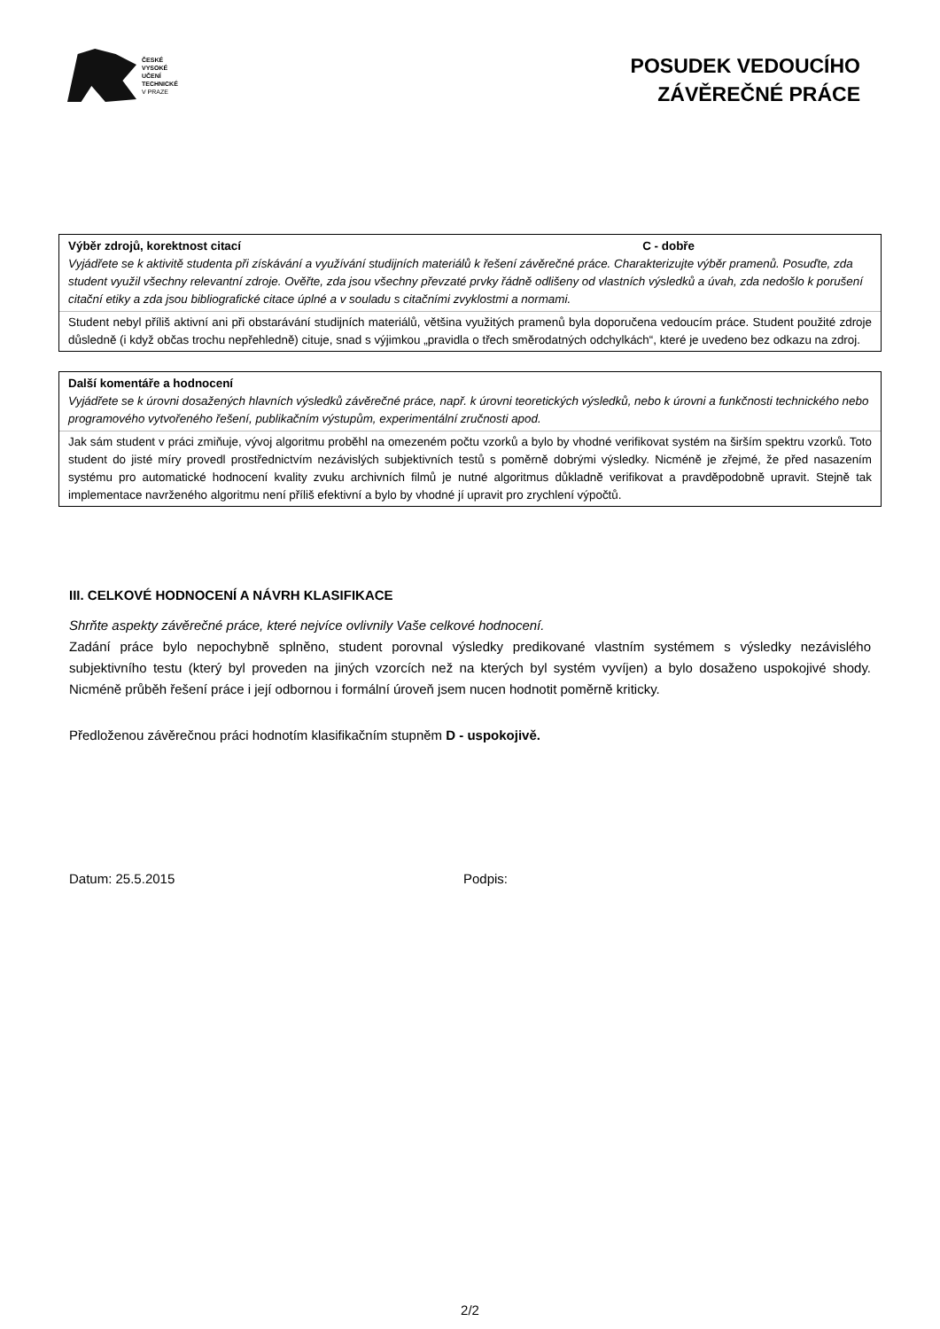ČESKÉ
VYSOKÉ
UČENÍ
TECHNICKÉ
V PRAZE
POSUDEK VEDOUCÍHO
ZÁVĚREČNÉ PRÁCE
Výběr zdrojů, korektnost citací C - dobře
Vyjádřete se k aktivitě studenta při získávání a využívání studijních materiálů k řešení závěrečné práce. Charakterizujte výběr pramenů. Posuďte, zda student využil všechny relevantní zdroje. Ověřte, zda jsou všechny převzaté prvky řádně odlišeny od vlastních výsledků a úvah, zda nedošlo k porušení citační etiky a zda jsou bibliografické citace úplné a v souladu s citačními zvyklostmi a normami.
Student nebyl příliš aktivní ani při obstarávání studijních materiálů, většina využitých pramenů byla doporučena vedoucím práce. Student použité zdroje důsledně (i když občas trochu nepřehledně) cituje, snad s výjimkou „pravidla o třech směrodatných odchylkách“, které je uvedeno bez odkazu na zdroj.
Další komentáře a hodnocení
Vyjádřete se k úrovni dosažených hlavních výsledků závěrečné práce, např. k úrovni teoretických výsledků, nebo k úrovni a funkčnosti technického nebo programového vytvořeného řešení, publikačním výstupům, experimentální zručnosti apod.
Jak sám student v práci zmiňuje, vývoj algoritmu proběhl na omezeném počtu vzorků a bylo by vhodné verifikovat systém na širším spektru vzorků. Toto student do jisté míry provedl prostřednictvím nezávislých subjektivních testů s poměrně dobrými výsledky. Nicméně je zřejmé, že před nasazením systému pro automatické hodnocení kvality zvuku archivních filmů je nutné algoritmus důkladně verifikovat a pravděpodobně upravit. Stejně tak implementace navrženého algoritmu není příliš efektivní a bylo by vhodné jí upravit pro zrychlení výpočtů.
III. CELKOVÉ HODNOCENÍ A NÁVRH KLASIFIKACE
Shrňte aspekty závěrečné práce, které nejvíce ovlivnily Vaše celkové hodnocení.
Zadání práce bylo nepochybně splněno, student porovnal výsledky predikované vlastním systémem s výsledky nezávislého subjektivního testu (který byl proveden na jiných vzorcích než na kterých byl systém vyvíjen) a bylo dosaženo uspokojivé shody. Nicméně průběh řešení práce i její odbornou i formální úroveň jsem nucen hodnotit poměrně kriticky.
Předloženou závěrečnou práci hodnotím klasifikačním stupněm D - uspokojivě.
Datum: 25.5.2015 Podpis:
2/2